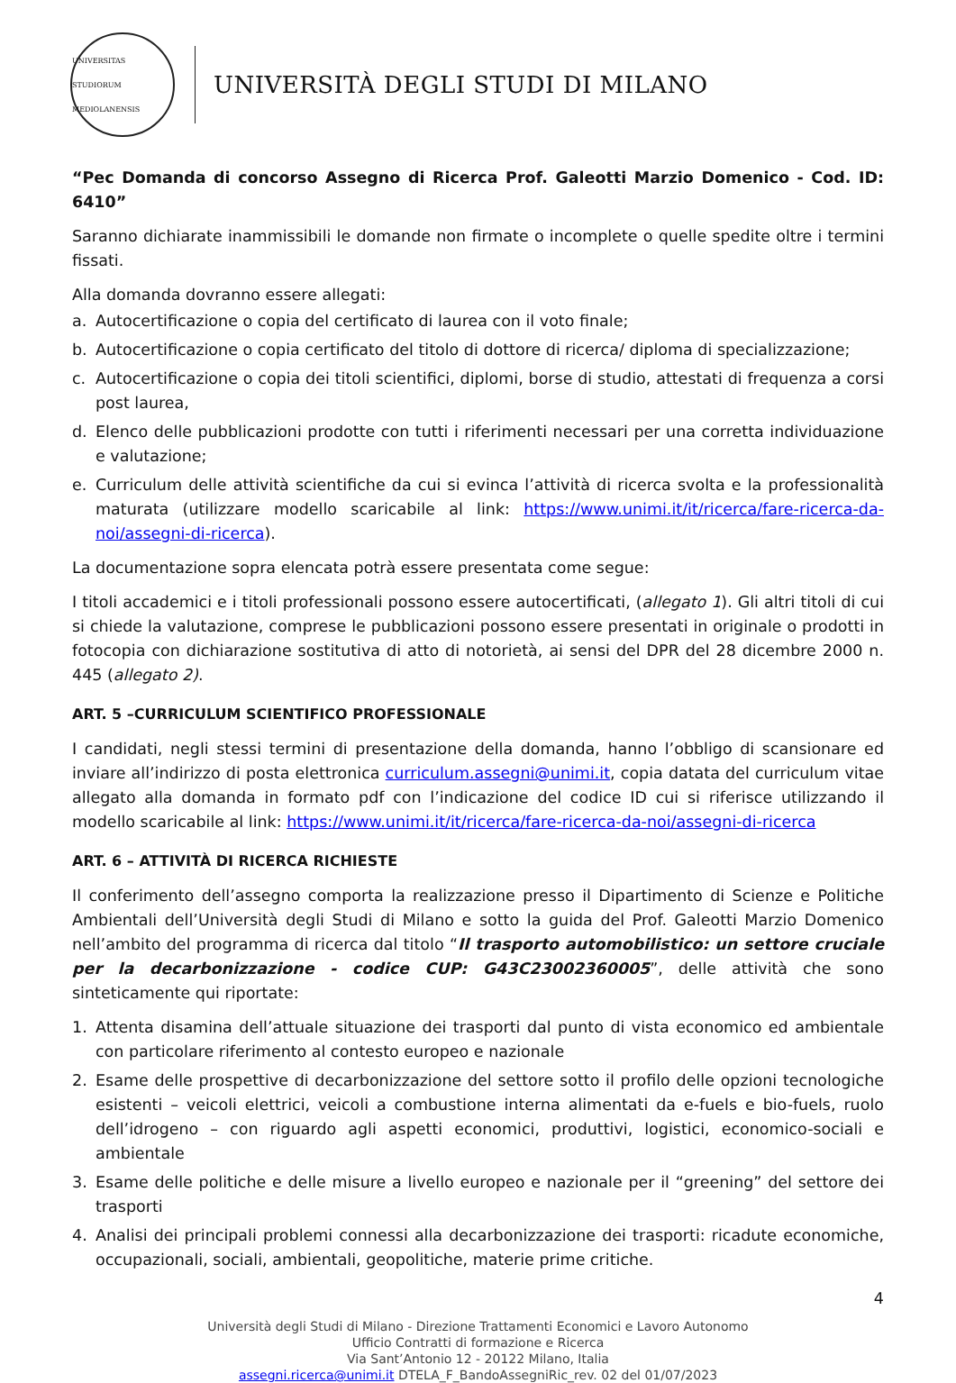UNIVERSITAS STUDIORUM MEDIOLANENSIS
UNIVERSITÀ DEGLI STUDI DI MILANO
“Pec Domanda di concorso Assegno di Ricerca Prof. Galeotti Marzio Domenico - Cod. ID: 6410”
Saranno dichiarate inammissibili le domande non firmate o incomplete o quelle spedite oltre i termini fissati.
Alla domanda dovranno essere allegati:
a. Autocertificazione o copia del certificato di laurea con il voto finale;
b. Autocertificazione o copia certificato del titolo di dottore di ricerca/ diploma di specializzazione;
c. Autocertificazione o copia dei titoli scientifici, diplomi, borse di studio, attestati di frequenza a corsi post laurea,
d. Elenco delle pubblicazioni prodotte con tutti i riferimenti necessari per una corretta individuazione e valutazione;
e. Curriculum delle attività scientifiche da cui si evinca l’attività di ricerca svolta e la professionalità maturata (utilizzare modello scaricabile al link: https://www.unimi.it/it/ricerca/fare-ricerca-da-noi/assegni-di-ricerca).
La documentazione sopra elencata potrà essere presentata come segue:
I titoli accademici e i titoli professionali possono essere autocertificati, (allegato 1). Gli altri titoli di cui si chiede la valutazione, comprese le pubblicazioni possono essere presentati in originale o prodotti in fotocopia con dichiarazione sostitutiva di atto di notorietà, ai sensi del DPR del 28 dicembre 2000 n. 445 (allegato 2).
ART. 5 –CURRICULUM SCIENTIFICO PROFESSIONALE
I candidati, negli stessi termini di presentazione della domanda, hanno l’obbligo di scansionare ed inviare all’indirizzo di posta elettronica curriculum.assegni@unimi.it, copia datata del curriculum vitae allegato alla domanda in formato pdf con l’indicazione del codice ID cui si riferisce utilizzando il modello scaricabile al link: https://www.unimi.it/it/ricerca/fare-ricerca-da-noi/assegni-di-ricerca
ART. 6 – ATTIVITÀ DI RICERCA RICHIESTE
Il conferimento dell’assegno comporta la realizzazione presso il Dipartimento di Scienze e Politiche Ambientali dell’Università degli Studi di Milano e sotto la guida del Prof. Galeotti Marzio Domenico nell’ambito del programma di ricerca dal titolo “Il trasporto automobilistico: un settore cruciale per la decarbonizzazione - codice CUP: G43C23002360005”, delle attività che sono sinteticamente qui riportate:
1. Attenta disamina dell’attuale situazione dei trasporti dal punto di vista economico ed ambientale con particolare riferimento al contesto europeo e nazionale
2. Esame delle prospettive di decarbonizzazione del settore sotto il profilo delle opzioni tecnologiche esistenti – veicoli elettrici, veicoli a combustione interna alimentati da e-fuels e bio-fuels, ruolo dell’idrogeno – con riguardo agli aspetti economici, produttivi, logistici, economico-sociali e ambientale
3. Esame delle politiche e delle misure a livello europeo e nazionale per il “greening” del settore dei trasporti
4. Analisi dei principali problemi connessi alla decarbonizzazione dei trasporti: ricadute economiche, occupazionali, sociali, ambientali, geopolitiche, materie prime critiche.
4
Università degli Studi di Milano - Direzione Trattamenti Economici e Lavoro Autonomo
Ufficio Contratti di formazione e Ricerca
Via Sant’Antonio 12 - 20122 Milano, Italia
assegni.ricerca@unimi.it DTELA_F_BandoAssegniRic_rev. 02 del 01/07/2023